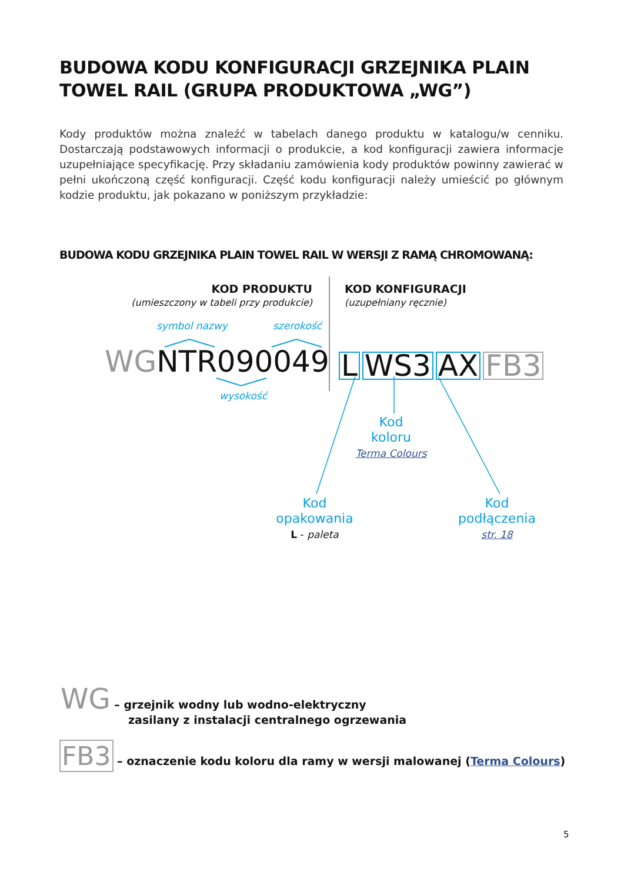BUDOWA KODU KONFIGURACJI GRZEJNIKA PLAIN
TOWEL RAIL (GRUPA PRODUKTOWA „WG”)
Kody produktów można znaleźć w tabelach danego produktu w katalogu/w cenniku. Dostarczają podstawowych informacji o produkcie, a kod konfiguracji zawiera informacje uzupełniające specyfikację. Przy składaniu zamówienia kody produktów powinny zawierać w pełni ukończoną część konfiguracji. Część kodu konfiguracji należy umieścić po głównym kodzie produktu, jak pokazano w poniższym przykładzie:
BUDOWA KODU GRZEJNIKA PLAIN TOWEL RAIL W WERSJI Z RAMĄ CHROMOWANĄ:
KOD PRODUKTU
(umieszczony w tabeli przy produkcie)
KOD KONFIGURACJI
(uzupełniany ręcznie)
symbol nazwy szerokość
WGNTR090049 L WS3 AX FB3
wysokość
Kod
koloru
Terma Colours
Kod
opakowania
L - paleta
Kod
podłączenia
str. 18
WG – grzejnik wodny lub wodno-elektryczny
zasilany z instalacji centralnego ogrzewania
FB3 – oznaczenie kodu koloru dla ramy w wersji malowanej (Terma Colours)
5